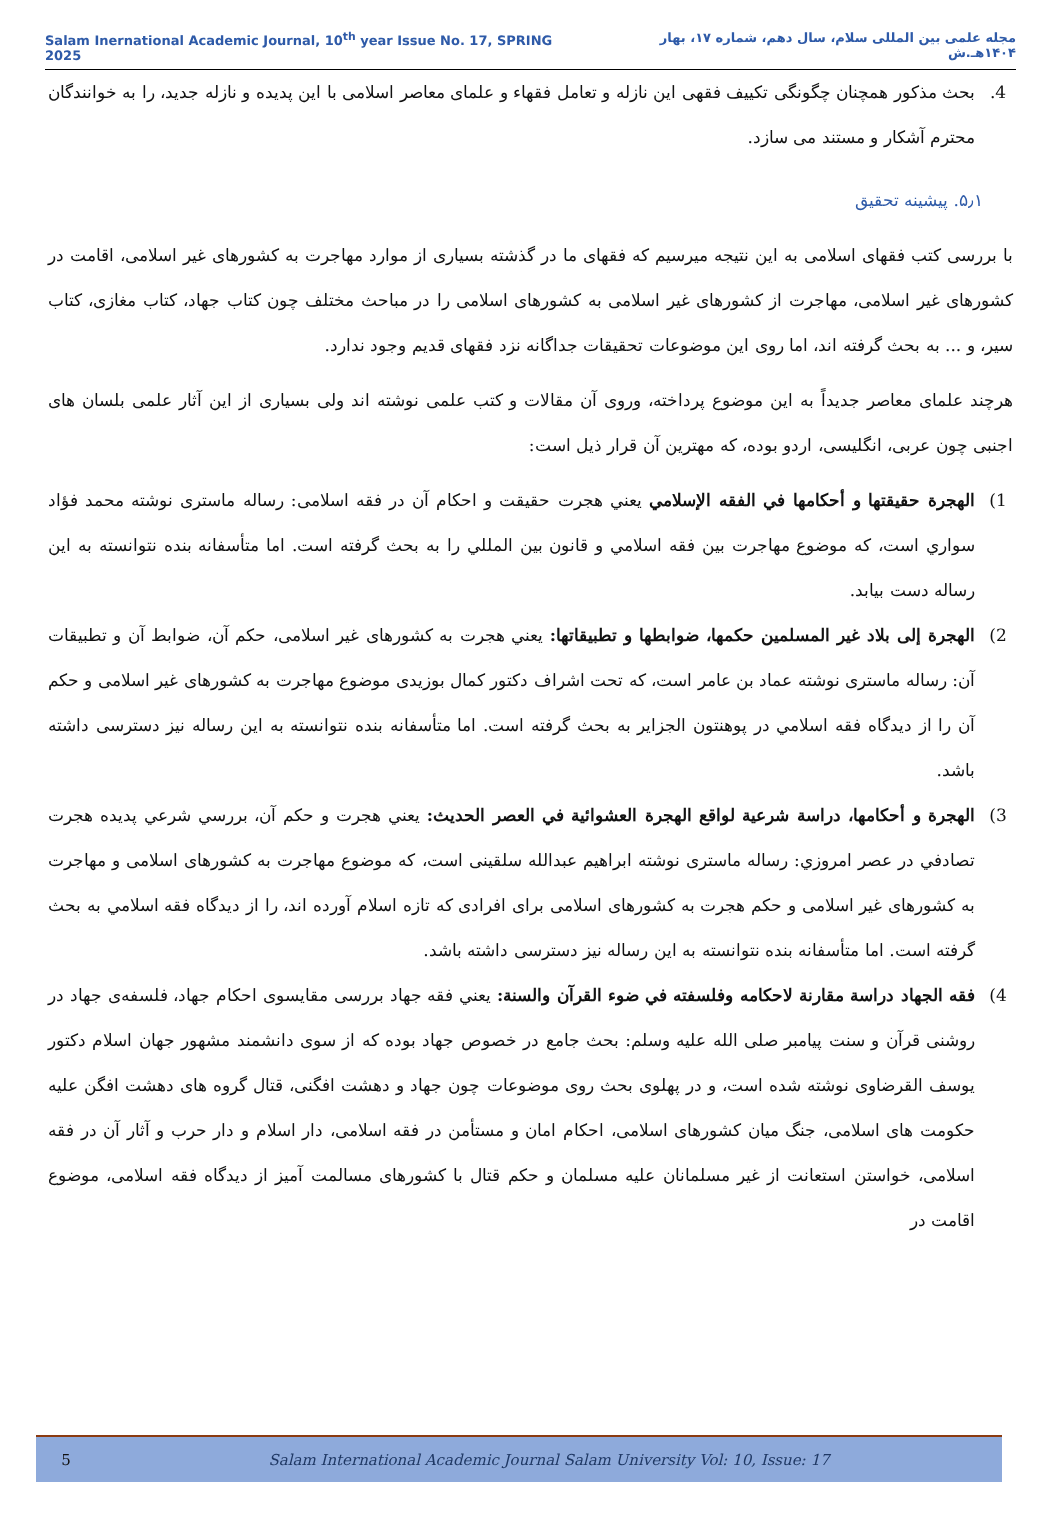Salam Inernational Academic Journal, 10<sup>th</sup> year Issue No. 17, SPRING 2025 مجله علمی بین المللی سلام، سال دهم، شماره ۱۷، بهار ۱۴۰۴هـ.ش
4. بحث مذکور همچنان چگونگی تکییف فقهی این نازله و تعامل فقهاء و علمای معاصر اسلامی با این پدیده و نازله جدید، را به خوانندگان محترم آشکار و مستند می سازد.
۵٫۱. پیشینه تحقیق
با بررسی کتب فقهای اسلامی به این نتیجه میرسیم که فقهای ما در گذشته بسیاری از موارد مهاجرت به کشورهای غیر اسلامی، اقامت در کشورهای غیر اسلامی، مهاجرت از کشورهای غیر اسلامی به کشورهای اسلامی را در مباحث مختلف چون کتاب جهاد، کتاب مغازی، کتاب سیر، و ... به بحث گرفته اند، اما روی این موضوعات تحقیقات جداگانه نزد فقهای قدیم وجود ندارد.
هرچند علمای معاصر جدیداً به این موضوع پرداخته، وروی آن مقالات و کتب علمی نوشته اند ولی بسیاری از این آثار علمی بلسان های اجنبی چون عربی، انگلیسی، اردو بوده، که مهترین آن قرار ذیل است:
1) الهجرة حقيقتها و أحكامها في الفقه الإسلامي يعني هجرت حقيقت و احكام آن در فقه اسلامی: رساله ماستری نوشته محمد فؤاد سواري است، که موضوع مهاجرت بين فقه اسلامي و قانون بين المللي را به بحث گرفته است. اما متأسفانه بنده نتوانسته به این رساله دست بیابد.
2) الهجرة إلى بلاد غير المسلمين حكمها، ضوابطها و تطبيقاتها: يعني هجرت به کشورهای غیر اسلامی، حکم آن، ضوابط آن و تطبیقات آن: رساله ماستری نوشته عماد بن عامر است، که تحت اشراف دکتور کمال بوزیدی موضوع مهاجرت به کشورهای غیر اسلامی و حکم آن را از دیدگاه فقه اسلامي در پوهنتون الجزاير به بحث گرفته است. اما متأسفانه بنده نتوانسته به این رساله نیز دسترسی داشته باشد.
3) الهجرة و أحكامها، دراسة شرعية لواقع الهجرة العشوائية في العصر الحديث: يعني هجرت و حکم آن، بررسي شرعي پدیده هجرت تصادفي در عصر امروزي: رساله ماستری نوشته ابراهيم عبدالله سلقینی است، که موضوع مهاجرت به کشورهای اسلامی و مهاجرت به کشورهای غیر اسلامی و حکم هجرت به کشورهای اسلامی برای افرادی که تازه اسلام آورده اند، را از دیدگاه فقه اسلامي به بحث گرفته است. اما متأسفانه بنده نتوانسته به این رساله نیز دسترسی داشته باشد.
4) فقه الجهاد دراسة مقارنة لاحكامه وفلسفته في ضوء القرآن والسنة: يعني فقه جهاد بررسی مقایسوی احکام جهاد، فلسفه‌ی جهاد در روشنی قرآن و سنت پیامبر صلی الله علیه وسلم: بحث جامع در خصوص جهاد بوده که از سوی دانشمند مشهور جهان اسلام دکتور یوسف القرضاوی نوشته شده است، و در پهلوی بحث روی موضوعات چون جهاد و دهشت افگنی، قتال گروه های دهشت افگن علیه حکومت های اسلامی، جنگ میان کشورهای اسلامی، احکام امان و مستأمن در فقه اسلامی، دار اسلام و دار حرب و آثار آن در فقه اسلامی، خواستن استعانت از غیر مسلمانان علیه مسلمان و حکم قتال با کشورهای مسالمت آمیز از دیدگاه فقه اسلامی، موضوع اقامت در
5 Salam International Academic Journal Salam University Vol: 10, Issue: 17